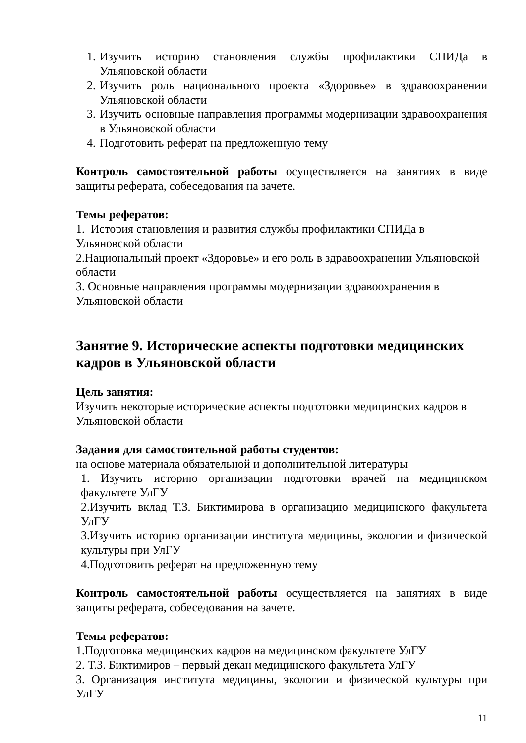1. Изучить историю становления службы профилактики СПИДа в Ульяновской области
2. Изучить роль национального проекта «Здоровье» в здравоохранении Ульяновской области
3. Изучить основные направления программы модернизации здравоохранения в Ульяновской области
4. Подготовить реферат на предложенную тему
Контроль самостоятельной работы осуществляется на занятиях в виде защиты реферата, собеседования на зачете.
Темы рефератов:
1. История становления и развития службы профилактики СПИДа в Ульяновской области
2.Национальный проект «Здоровье» и его роль в здравоохранении Ульяновской области
3. Основные направления программы модернизации здравоохранения в Ульяновской области
Занятие 9. Исторические аспекты подготовки медицинских кадров в Ульяновской области
Цель занятия:
Изучить некоторые исторические аспекты подготовки медицинских кадров в Ульяновской области
Задания для самостоятельной работы студентов:
на основе материала обязательной и дополнительной литературы
1. Изучить историю организации подготовки врачей на медицинском факультете УлГУ
2.Изучить вклад Т.З. Биктимирова в организацию медицинского факультета УлГУ
3.Изучить историю организации института медицины, экологии и физической культуры при УлГУ
4.Подготовить реферат на предложенную тему
Контроль самостоятельной работы осуществляется на занятиях в виде защиты реферата, собеседования на зачете.
Темы рефератов:
1.Подготовка медицинских кадров на медицинском факультете УлГУ
2. Т.З. Биктимиров – первый декан медицинского факультета УлГУ
3. Организация института медицины, экологии и физической культуры при УлГУ
11